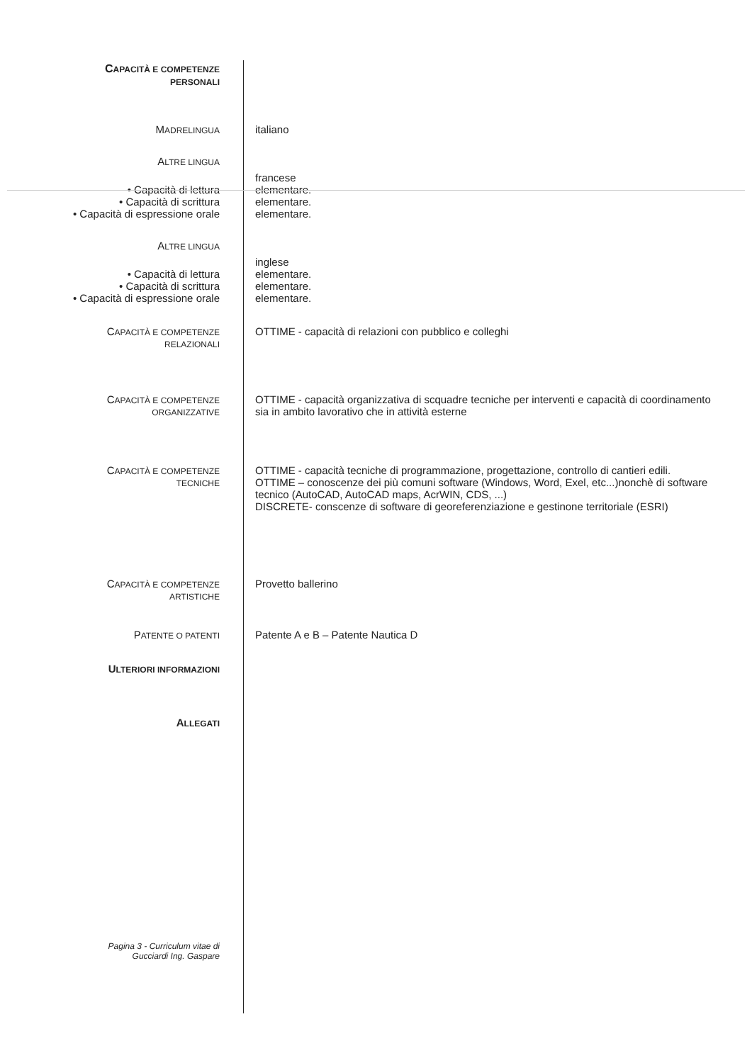CAPACITÀ E COMPETENZE
PERSONALI
MADRELINGUA
italiano
ALTRE LINGUA
francese
• Capacità di lettura elementare.
• Capacità di scrittura elementare.
• Capacità di espressione orale elementare.
ALTRE LINGUA
inglese
• Capacità di lettura elementare.
• Capacità di scrittura elementare.
• Capacità di espressione orale elementare.
CAPACITÀ E COMPETENZE
RELAZIONALI
OTTIME - capacità di relazioni con pubblico e colleghi
CAPACITÀ E COMPETENZE
ORGANIZZATIVE
OTTIME - capacità organizzativa di scquadre tecniche per interventi e capacità di coordinamento sia in ambito lavorativo che in attività esterne
CAPACITÀ E COMPETENZE
TECNICHE
OTTIME - capacità tecniche di programmazione, progettazione, controllo di cantieri edili.
OTTIME – conoscenze dei più comuni software (Windows, Word, Exel, etc...)nonchè di software tecnico (AutoCAD, AutoCAD maps, AcrWIN, CDS, ...)
DISCRETE- conscenze di software di georeferenziazione e gestinone territoriale (ESRI)
CAPACITÀ E COMPETENZE
ARTISTICHE
Provetto ballerino
PATENTE O PATENTI
Patente A e B – Patente Nautica D
ULTERIORI INFORMAZIONI
ALLEGATI
Pagina 3 - Curriculum vitae di
Gucciardi Ing. Gaspare